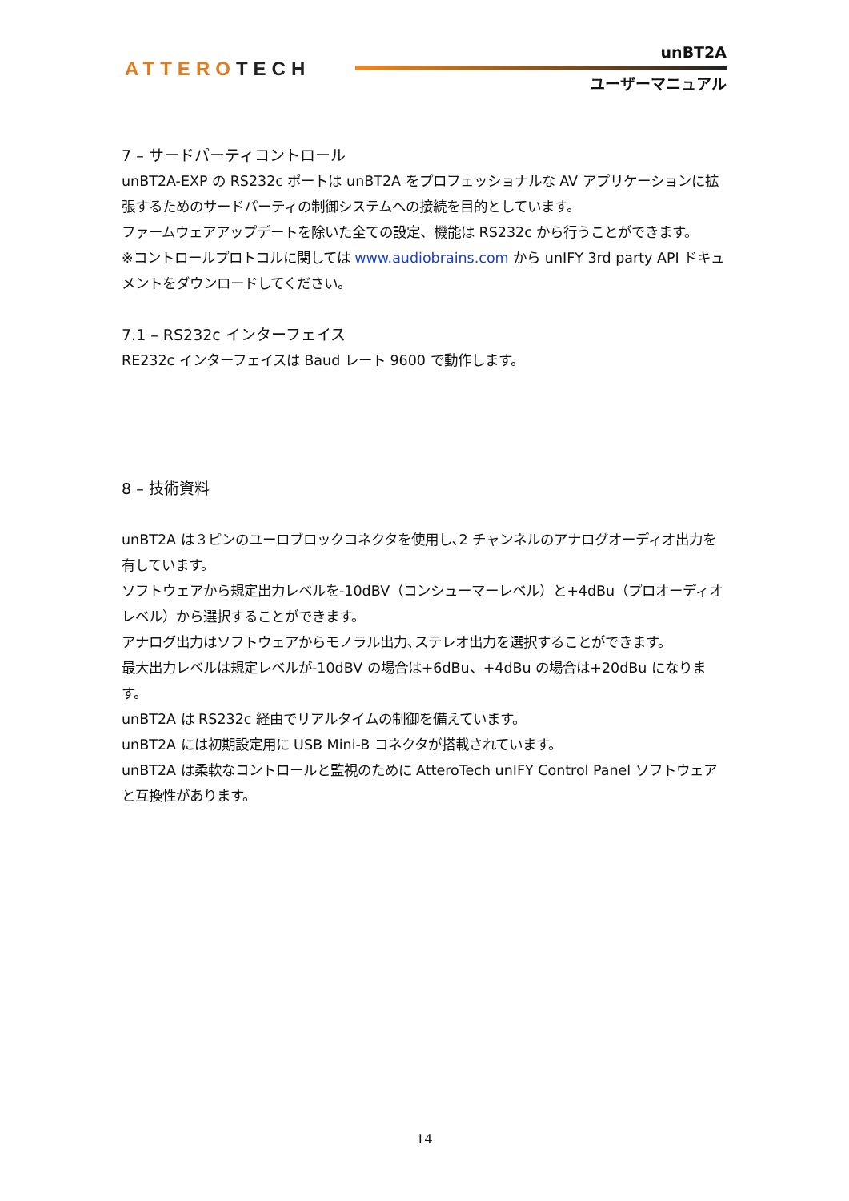ATTEROTECH
unBT2A
ユーザーマニュアル
7 – サードパーティコントロール
unBT2A-EXP の RS232c ポートは unBT2A をプロフェッショナルな AV アプリケーションに拡張するためのサードパーティの制御システムへの接続を目的としています。
ファームウェアアップデートを除いた全ての設定、機能は RS232c から行うことができます。
※コントロールプロトコルに関しては www.audiobrains.com から unIFY 3rd party API ドキュメントをダウンロードしてください。
7.1 – RS232c インターフェイス
RE232c インターフェイスは Baud レート 9600 で動作します。
8 – 技術資料
unBT2A は３ピンのユーロブロックコネクタを使用し､2 チャンネルのアナログオーディオ出力を有しています。
ソフトウェアから規定出力レベルを-10dBV（コンシューマーレベル）と+4dBu（プロオーディオレベル）から選択することができます。
アナログ出力はソフトウェアからモノラル出力､ステレオ出力を選択することができます。
最大出力レベルは規定レベルが-10dBV の場合は+6dBu、+4dBu の場合は+20dBu になります。
unBT2A は RS232c 経由でリアルタイムの制御を備えています。
unBT2A には初期設定用に USB Mini-B コネクタが搭載されています。
unBT2A は柔軟なコントロールと監視のために AtteroTech unIFY Control Panel ソフトウェアと互換性があります。
14